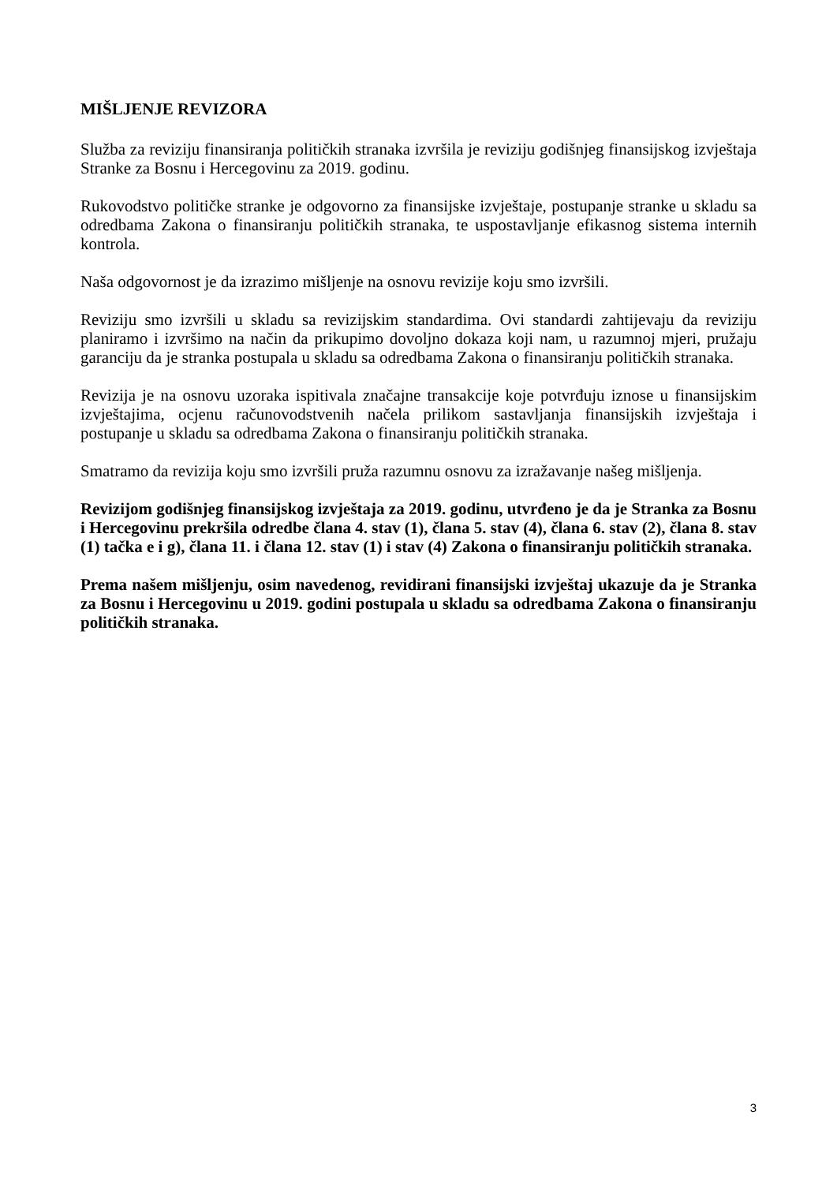MIŠLJENJE REVIZORA
Služba za reviziju finansiranja političkih stranaka izvršila je reviziju godišnjeg finansijskog izvještaja Stranke za Bosnu i Hercegovinu za 2019. godinu.
Rukovodstvo političke stranke je odgovorno za finansijske izvještaje, postupanje stranke u skladu sa odredbama Zakona o finansiranju političkih stranaka, te uspostavljanje efikasnog sistema internih kontrola.
Naša odgovornost je da izrazimo mišljenje na osnovu revizije koju smo izvršili.
Reviziju smo izvršili u skladu sa revizijskim standardima. Ovi standardi zahtijevaju da reviziju planiramo i izvršimo na način da prikupimo dovoljno dokaza koji nam, u razumnoj mjeri, pružaju garanciju da je stranka postupala u skladu sa odredbama Zakona o finansiranju političkih stranaka.
Revizija je na osnovu uzoraka ispitivala značajne transakcije koje potvrđuju iznose u finansijskim izvještajima, ocjenu računovodstvenih načela prilikom sastavljanja finansijskih izvještaja i postupanje u skladu sa odredbama Zakona o finansiranju političkih stranaka.
Smatramo da revizija koju smo izvršili pruža razumnu osnovu za izražavanje našeg mišljenja.
Revizijom godišnjeg finansijskog izvještaja za 2019. godinu, utvrđeno je da je Stranka za Bosnu i Hercegovinu prekršila odredbe člana 4. stav (1), člana 5. stav (4), člana 6. stav (2), člana 8. stav (1) tačka e i g), člana 11. i člana 12. stav (1) i stav (4) Zakona o finansiranju političkih stranaka.
Prema našem mišljenju, osim navedenog, revidirani finansijski izvještaj ukazuje da je Stranka za Bosnu i Hercegovinu u 2019. godini postupala u skladu sa odredbama Zakona o finansiranju političkih stranaka.
3